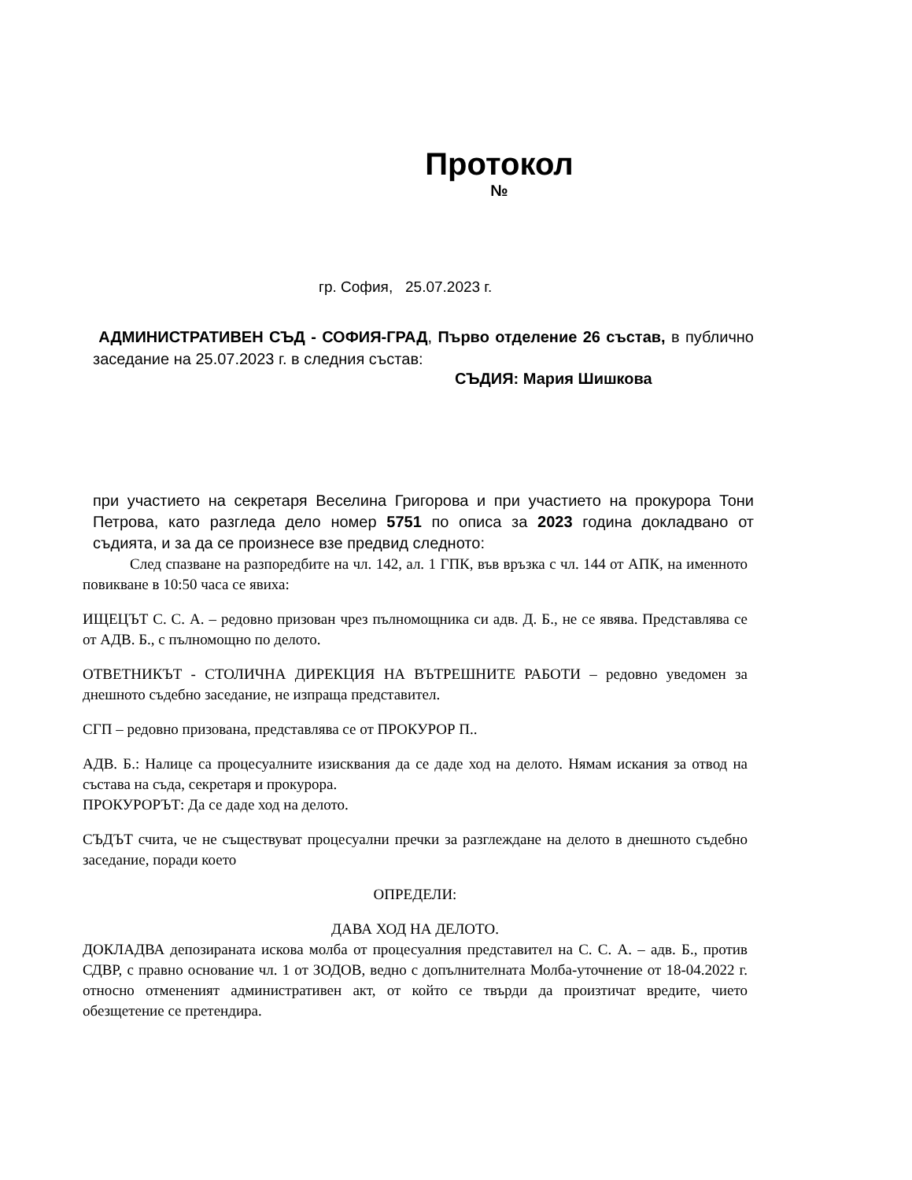Протокол
№
гр. София, 25.07.2023 г.
АДМИНИСТРАТИВЕН СЪД - СОФИЯ-ГРАД, Първо отделение 26 състав, в публично заседание на 25.07.2023 г. в следния състав:
СЪДИЯ: Мария Шишкова
при участието на секретаря Веселина Григорова и при участието на прокурора Тони Петрова, като разгледа дело номер 5751 по описа за 2023 година докладвано от съдията, и за да се произнесе взе предвид следното:
След спазване на разпоредбите на чл. 142, ал. 1 ГПК, във връзка с чл. 144 от АПК, на именното повикване в 10:50 часа се явиха:
ИЩЕЦЪТ С. С. А. – редовно призован чрез пълномощника си адв. Д. Б., не се явява. Представлява се от АДВ. Б., с пълномощно по делото.
ОТВЕТНИКЪТ - СТОЛИЧНА ДИРЕКЦИЯ НА ВЪТРЕШНИТЕ РАБОТИ – редовно уведомен за днешното съдебно заседание, не изпраща представител.
СГП – редовно призована, представлява се от ПРОКУРОР П..
АДВ. Б.: Налице са процесуалните изисквания да се даде ход на делото. Нямам искания за отвод на състава на съда, секретаря и прокурора.
ПРОКУРОРЪТ: Да се даде ход на делото.
СЪДЪТ счита, че не съществуват процесуални пречки за разглеждане на делото в днешното съдебно заседание, поради което
ОПРЕДЕЛИ:
ДАВА ХОД НА ДЕЛОТО.
ДОКЛАДВА депозираната искова молба от процесуалния представител на С. С. А. – адв. Б., против СДВР, с правно основание чл. 1 от ЗОДОВ, ведно с допълнителната Молба-уточнение от 18-04.2022 г. относно отмененият административен акт, от който се твърди да произтичат вредите, чието обезщетение се претендира.